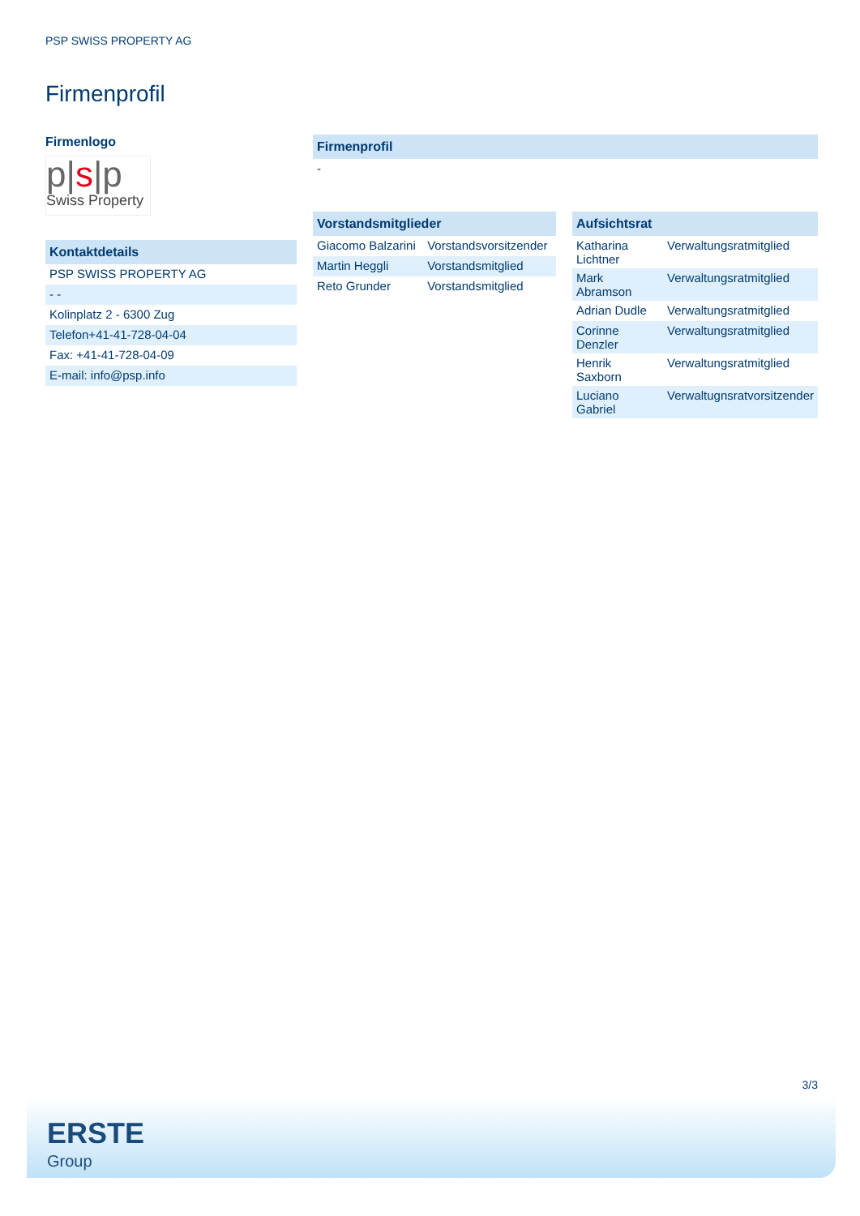PSP SWISS PROPERTY AG
Firmenprofil
Firmenlogo
p|s|p
Swiss Property
| Kontaktdetails |
| --- |
| PSP SWISS PROPERTY AG |
| - - |
| Kolinplatz 2 - 6300 Zug |
| Telefon+41-41-728-04-04 |
| Fax: +41-41-728-04-09 |
| E-mail: info@psp.info |
| Firmenprofil |
| --- |
| - |
| Vorstandsmitglieder | |
| --- | --- |
| Giacomo Balzarini | Vorstandsvorsitzender |
| Martin Heggli | Vorstandsmitglied |
| Reto Grunder | Vorstandsmitglied |
| Aufsichtsrat | |
| --- | --- |
| Katharina Lichtner | Verwaltungsratmitglied |
| Mark Abramson | Verwaltungsratmitglied |
| Adrian Dudle | Verwaltungsratmitglied |
| Corinne Denzler | Verwaltungsratmitglied |
| Henrik Saxborn | Verwaltungsratmitglied |
| Luciano Gabriel | Verwaltugnsratvorsitzender |
3/3
ERSTE
Group